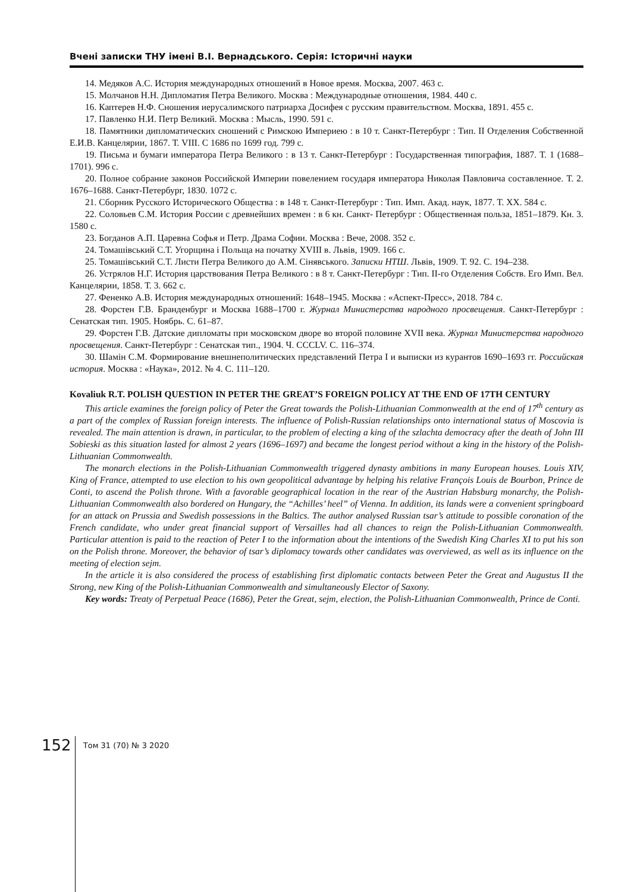Вчені записки ТНУ імені В.І. Вернадського. Серія: Історичні науки
14. Медяков А.С. История международных отношений в Новое время. Москва, 2007. 463 с.
15. Молчанов Н.Н. Дипломатия Петра Великого. Москва : Международные отношения, 1984. 440 с.
16. Каптерев Н.Ф. Сношения иерусалимского патриарха Досифея с русским правительством. Москва, 1891. 455 с.
17. Павленко Н.И. Петр Великий. Москва : Мысль, 1990. 591 с.
18. Памятники дипломатических сношений с Римскою Империею : в 10 т. Санкт-Петербург : Тип. II Отделения Собственной Е.И.В. Канцелярии, 1867. Т. VIII. С 1686 по 1699 год. 799 с.
19. Письма и бумаги императора Петра Великого : в 13 т. Санкт-Петербург : Государственная типография, 1887. Т. 1 (1688–1701). 996 с.
20. Полное собрание законов Российской Империи повелением государя императора Николая Павловича составленное. Т. 2. 1676–1688. Санкт-Петербург, 1830. 1072 с.
21. Сборник Русского Исторического Общества : в 148 т. Санкт-Петербург : Тип. Имп. Акад. наук, 1877. Т. XX. 584 с.
22. Соловьев С.М. История России с древнейших времен : в 6 кн. Санкт- Петербург : Общественная польза, 1851–1879. Кн. 3. 1580 с.
23. Богданов А.П. Царевна Софья и Петр. Драма Софии. Москва : Вече, 2008. 352 с.
24. Томашівський С.Т. Угорщина і Польща на початку XVIII в. Львів, 1909. 166 с.
25. Томашівський С.Т. Листи Петра Великого до А.М. Сінявського. Записки НТШ. Львів, 1909. Т. 92. С. 194–238.
26. Устрялов Н.Г. История царствования Петра Великого : в 8 т. Санкт-Петербург : Тип. II-го Отделения Собств. Его Имп. Вел. Канцелярии, 1858. Т. 3. 662 с.
27. Фененко А.В. История международных отношений: 1648–1945. Москва : «Аспект-Пресс», 2018. 784 с.
28. Форстен Г.В. Бранденбург и Москва 1688–1700 г. Журнал Министерства народного просвещения. Санкт-Петербург : Сенатская тип. 1905. Ноябрь. С. 61–87.
29. Форстен Г.В. Датские дипломаты при московском дворе во второй половине XVII века. Журнал Министерства народного просвещения. Санкт-Петербург : Сенатская тип., 1904. Ч. CCCLV. С. 116–374.
30. Шамін С.М. Формирование внешнеполитических представлений Петра I и выписки из курантов 1690–1693 гг. Российская история. Москва : «Наука», 2012. № 4. С. 111–120.
Kovaliuk R.T. POLISH QUESTION IN PETER THE GREAT’S FOREIGN POLICY AT THE END OF 17TH CENTURY
This article examines the foreign policy of Peter the Great towards the Polish-Lithuanian Commonwealth at the end of 17<sup>th</sup> century as a part of the complex of Russian foreign interests. The influence of Polish-Russian relationships onto international status of Moscovia is revealed. The main attention is drawn, in particular, to the problem of electing a king of the szlachta democracy after the death of John III Sobieski as this situation lasted for almost 2 years (1696–1697) and became the longest period without a king in the history of the Polish-Lithuanian Commonwealth.
The monarch elections in the Polish-Lithuanian Commonwealth triggered dynasty ambitions in many European houses. Louis XIV, King of France, attempted to use election to his own geopolitical advantage by helping his relative François Louis de Bourbon, Prince de Conti, to ascend the Polish throne. With a favorable geographical location in the rear of the Austrian Habsburg monarchy, the Polish-Lithuanian Commonwealth also bordered on Hungary, the “Achilles’ heel” of Vienna. In addition, its lands were a convenient springboard for an attack on Prussia and Swedish possessions in the Baltics. The author analysed Russian tsar’s attitude to possible coronation of the French candidate, who under great financial support of Versailles had all chances to reign the Polish-Lithuanian Commonwealth. Particular attention is paid to the reaction of Peter I to the information about the intentions of the Swedish King Charles XI to put his son on the Polish throne. Moreover, the behavior of tsar’s diplomacy towards other candidates was overviewed, as well as its influence on the meeting of election sejm.
In the article it is also considered the process of establishing first diplomatic contacts between Peter the Great and Augustus II the Strong, new King of the Polish-Lithuanian Commonwealth and simultaneously Elector of Saxony.
Key words: Treaty of Perpetual Peace (1686), Peter the Great, sejm, election, the Polish-Lithuanian Commonwealth, Prince de Conti.
152 Том 31 (70) № 3 2020